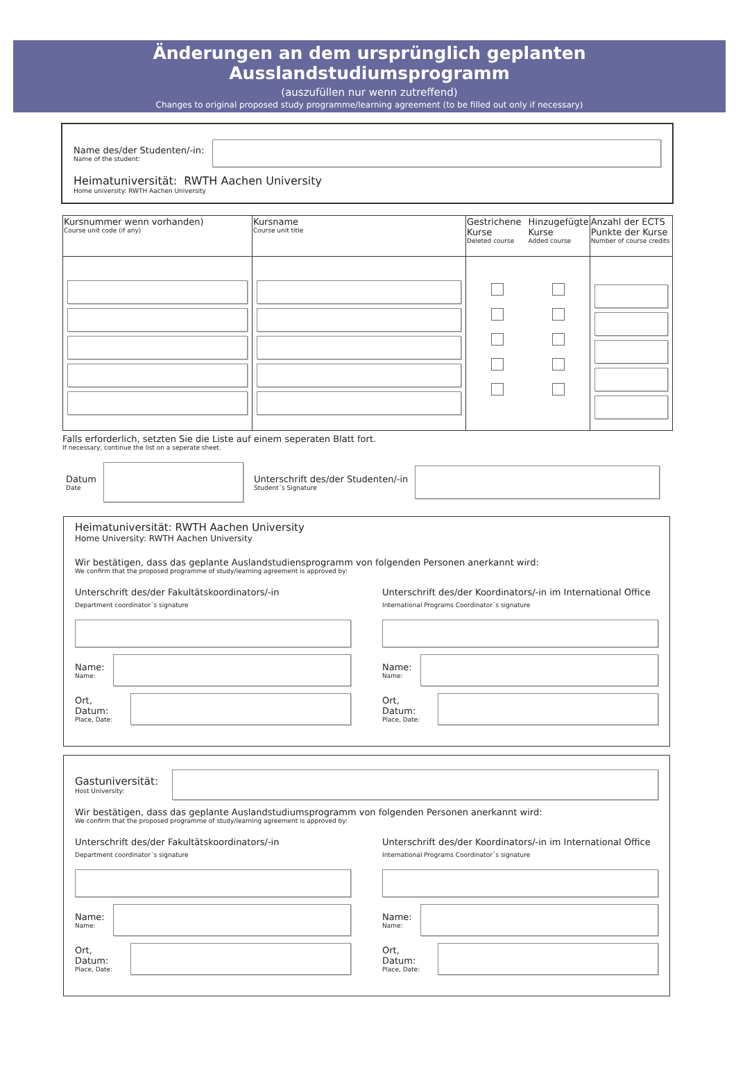Änderungen an dem ursprünglich geplanten Ausslandstudiumsprogramm
(auszufüllen nur wenn zutreffend)
Changes to original proposed study programme/learning agreement (to be filled out only if necessary)
Name des/der Studenten/-in:
Name of the student:
Heimatuniversität: RWTH Aachen University
Home university: RWTH Aachen University
| Kursnummer wenn vorhanden) Course unit code (if any) | Kursname Course unit title | Gestrichene Kurse Deleted course Hinzugefügte Kurse Added course | Anzahl der ECTS Punkte der Kurse Number of course credits |
| --- | --- | --- | --- |
Falls erforderlich, setzten Sie die Liste auf einem seperaten Blatt fort.
If necessary, continue the list on a seperate sheet.
Datum
Date
Unterschrift des/der Studenten/-in
Student´s Signature
Heimatuniversität: RWTH Aachen University
Home University: RWTH Aachen University
Wir bestätigen, dass das geplante Auslandstudiensprogramm von folgenden Personen anerkannt wird:
We confirm that the proposed programme of study/learning agreement is approved by:
Unterschrift des/der Fakultätskoordinators/-in
Department coordinator´s signature
Name:
Name:
Ort, Datum:
Place, Date:
Unterschrift des/der Koordinators/-in im International Office
International Programs Coordinator´s signature
Name:
Name:
Ort, Datum:
Place, Date:
Gastuniversität:
Host University:
Wir bestätigen, dass das geplante Auslandstudiumsprogramm von folgenden Personen anerkannt wird:
We confirm that the proposed programme of study/learning agreement is approved by:
Unterschrift des/der Fakultätskoordinators/-in
Department coordinator´s signature
Name:
Name:
Ort, Datum:
Place, Date:
Unterschrift des/der Koordinators/-in im International Office
International Programs Coordinator´s signature
Name:
Name:
Ort, Datum:
Place, Date: